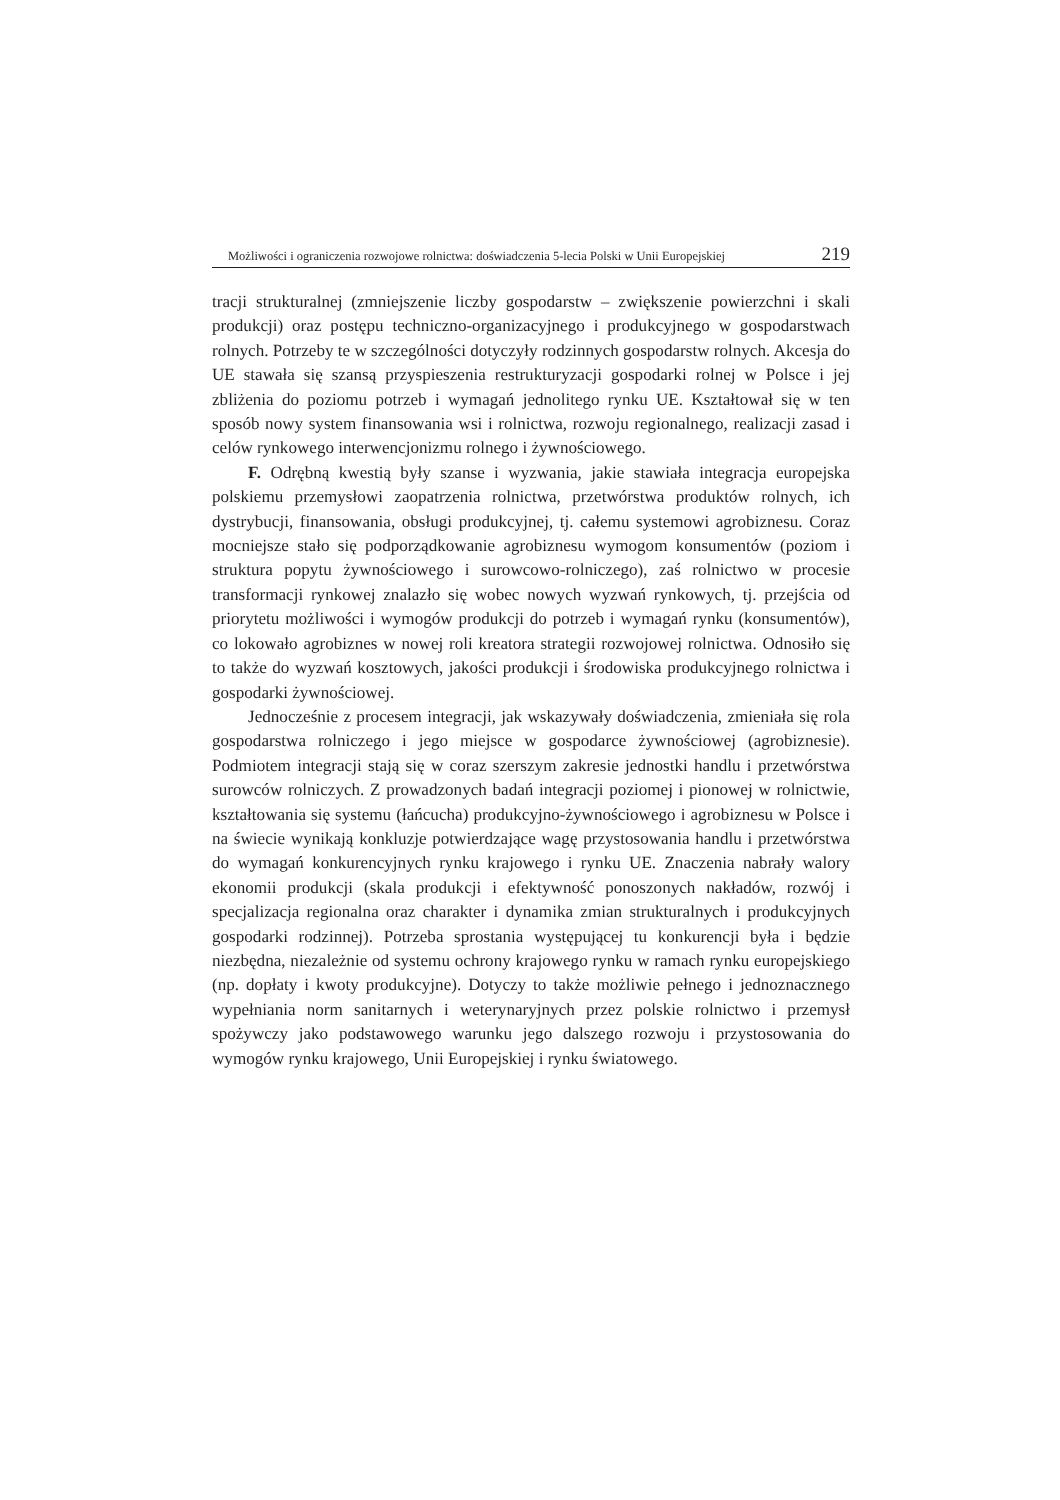Możliwości i ograniczenia rozwojowe rolnictwa: doświadczenia 5-lecia Polski w Unii Europejskiej 219
tracji strukturalnej (zmniejszenie liczby gospodarstw – zwiększenie powierzchni i skali produkcji) oraz postępu techniczno-organizacyjnego i produkcyjnego w gospodarstwach rolnych. Potrzeby te w szczególności dotyczyły rodzinnych gospodarstw rolnych. Akcesja do UE stawała się szansą przyspieszenia restrukturyzacji gospodarki rolnej w Polsce i jej zbliżenia do poziomu potrzeb i wymagań jednolitego rynku UE. Kształtował się w ten sposób nowy system finansowania wsi i rolnictwa, rozwoju regionalnego, realizacji zasad i celów rynkowego interwencjonizmu rolnego i żywnościowego.
F. Odrębną kwestią były szanse i wyzwania, jakie stawiała integracja europejska polskiemu przemysłowi zaopatrzenia rolnictwa, przetwórstwa produktów rolnych, ich dystrybucji, finansowania, obsługi produkcyjnej, tj. całemu systemowi agrobiznesu. Coraz mocniejsze stało się podporządkowanie agrobiznesu wymogom konsumentów (poziom i struktura popytu żywnościowego i surowcowo-rolniczego), zaś rolnictwo w procesie transformacji rynkowej znalazło się wobec nowych wyzwań rynkowych, tj. przejścia od priorytetu możliwości i wymogów produkcji do potrzeb i wymagań rynku (konsumentów), co lokowało agrobiznes w nowej roli kreatora strategii rozwojowej rolnictwa. Odnosiło się to także do wyzwań kosztowych, jakości produkcji i środowiska produkcyjnego rolnictwa i gospodarki żywnościowej.
Jednocześnie z procesem integracji, jak wskazywały doświadczenia, zmieniała się rola gospodarstwa rolniczego i jego miejsce w gospodarce żywnościowej (agrobiznesie). Podmiotem integracji stają się w coraz szerszym zakresie jednostki handlu i przetwórstwa surowców rolniczych. Z prowadzonych badań integracji poziomej i pionowej w rolnictwie, kształtowania się systemu (łańcucha) produkcyjno-żywnościowego i agrobiznesu w Polsce i na świecie wynikają konkluzje potwierdzające wagę przystosowania handlu i przetwórstwa do wymagań konkurencyjnych rynku krajowego i rynku UE. Znaczenia nabrały walory ekonomii produkcji (skala produkcji i efektywność ponoszonych nakładów, rozwój i specjalizacja regionalna oraz charakter i dynamika zmian strukturalnych i produkcyjnych gospodarki rodzinnej). Potrzeba sprostania występującej tu konkurencji była i będzie niezbędna, niezależnie od systemu ochrony krajowego rynku w ramach rynku europejskiego (np. dopłaty i kwoty produkcyjne). Dotyczy to także możliwie pełnego i jednoznacznego wypełniania norm sanitarnych i weterynaryjnych przez polskie rolnictwo i przemysł spożywczy jako podstawowego warunku jego dalszego rozwoju i przystosowania do wymogów rynku krajowego, Unii Europejskiej i rynku światowego.